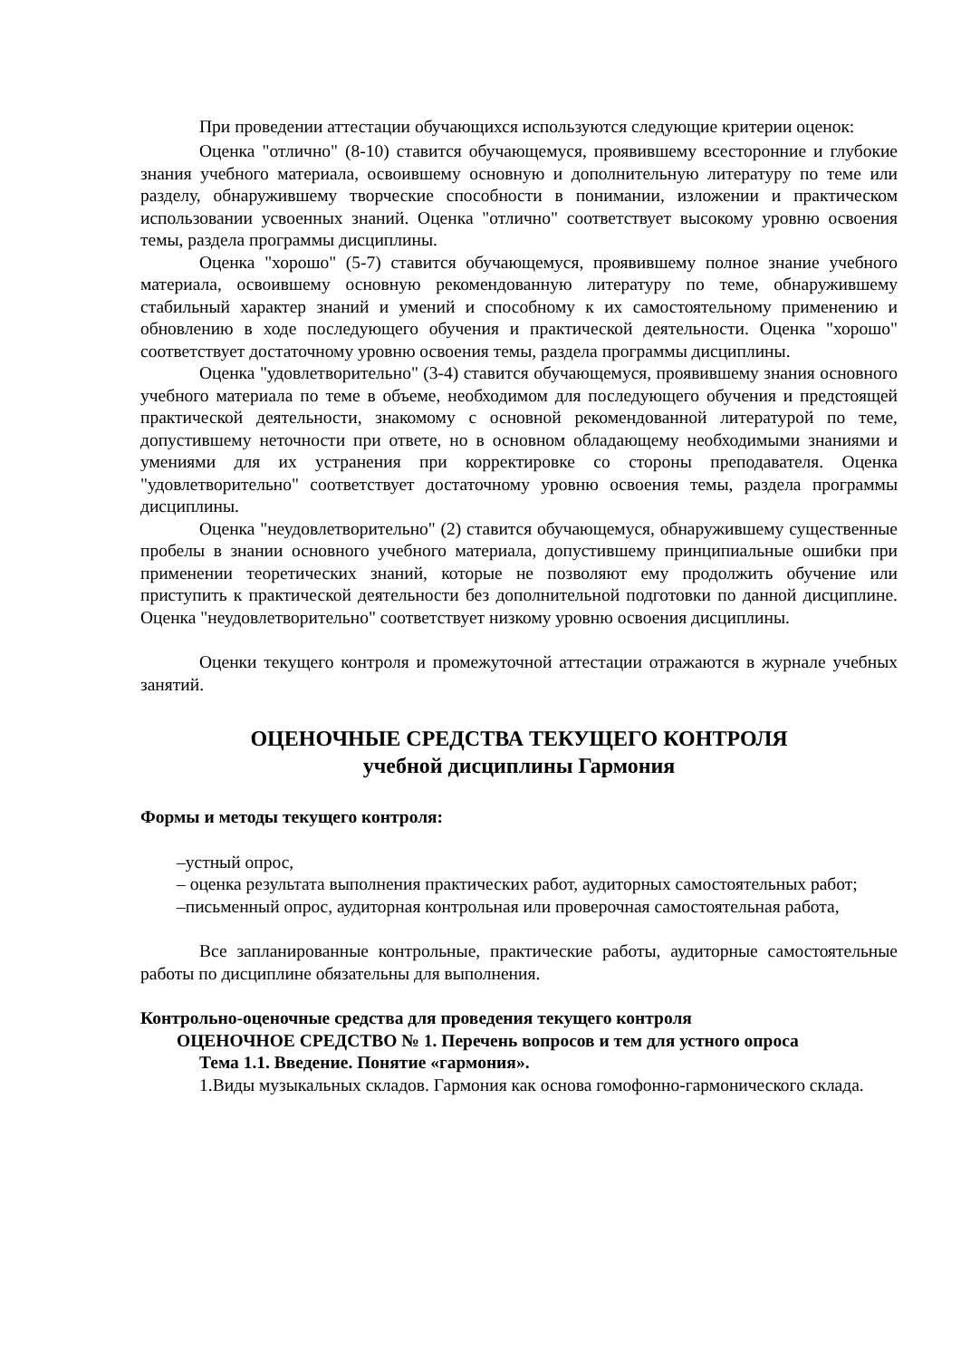При проведении аттестации обучающихся используются следующие критерии оценок:
Оценка "отлично" (8-10) ставится обучающемуся, проявившему всесторонние и глубокие знания учебного материала, освоившему основную и дополнительную литературу по теме или разделу, обнаружившему творческие способности в понимании, изложении и практическом использовании усвоенных знаний. Оценка "отлично" соответствует высокому уровню освоения темы, раздела программы дисциплины.
Оценка "хорошо" (5-7) ставится обучающемуся, проявившему полное знание учебного материала, освоившему основную рекомендованную литературу по теме, обнаружившему стабильный характер знаний и умений и способному к их самостоятельному применению и обновлению в ходе последующего обучения и практической деятельности. Оценка "хорошо" соответствует достаточному уровню освоения темы, раздела программы дисциплины.
Оценка "удовлетворительно" (3-4) ставится обучающемуся, проявившему знания основного учебного материала по теме в объеме, необходимом для последующего обучения и предстоящей практической деятельности, знакомому с основной рекомендованной литературой по теме, допустившему неточности при ответе, но в основном обладающему необходимыми знаниями и умениями для их устранения при корректировке со стороны преподавателя. Оценка "удовлетворительно" соответствует достаточному уровню освоения темы, раздела программы дисциплины.
Оценка "неудовлетворительно" (2) ставится обучающемуся, обнаружившему существенные пробелы в знании основного учебного материала, допустившему принципиальные ошибки при применении теоретических знаний, которые не позволяют ему продолжить обучение или приступить к практической деятельности без дополнительной подготовки по данной дисциплине. Оценка "неудовлетворительно" соответствует низкому уровню освоения дисциплины.
Оценки текущего контроля и промежуточной аттестации отражаются в журнале учебных занятий.
ОЦЕНОЧНЫЕ СРЕДСТВА ТЕКУЩЕГО КОНТРОЛЯ
учебной дисциплины Гармония
Формы и методы текущего контроля:
–устный опрос,
– оценка результата выполнения практических работ, аудиторных самостоятельных работ;
–письменный опрос, аудиторная контрольная или проверочная самостоятельная работа,
Все запланированные контрольные, практические работы, аудиторные самостоятельные работы по дисциплине обязательны для выполнения.
Контрольно-оценочные средства для проведения текущего контроля
ОЦЕНОЧНОЕ СРЕДСТВО № 1. Перечень вопросов и тем для устного опроса
Тема 1.1. Введение. Понятие «гармония».
1.Виды музыкальных складов. Гармония как основа гомофонно-гармонического склада.